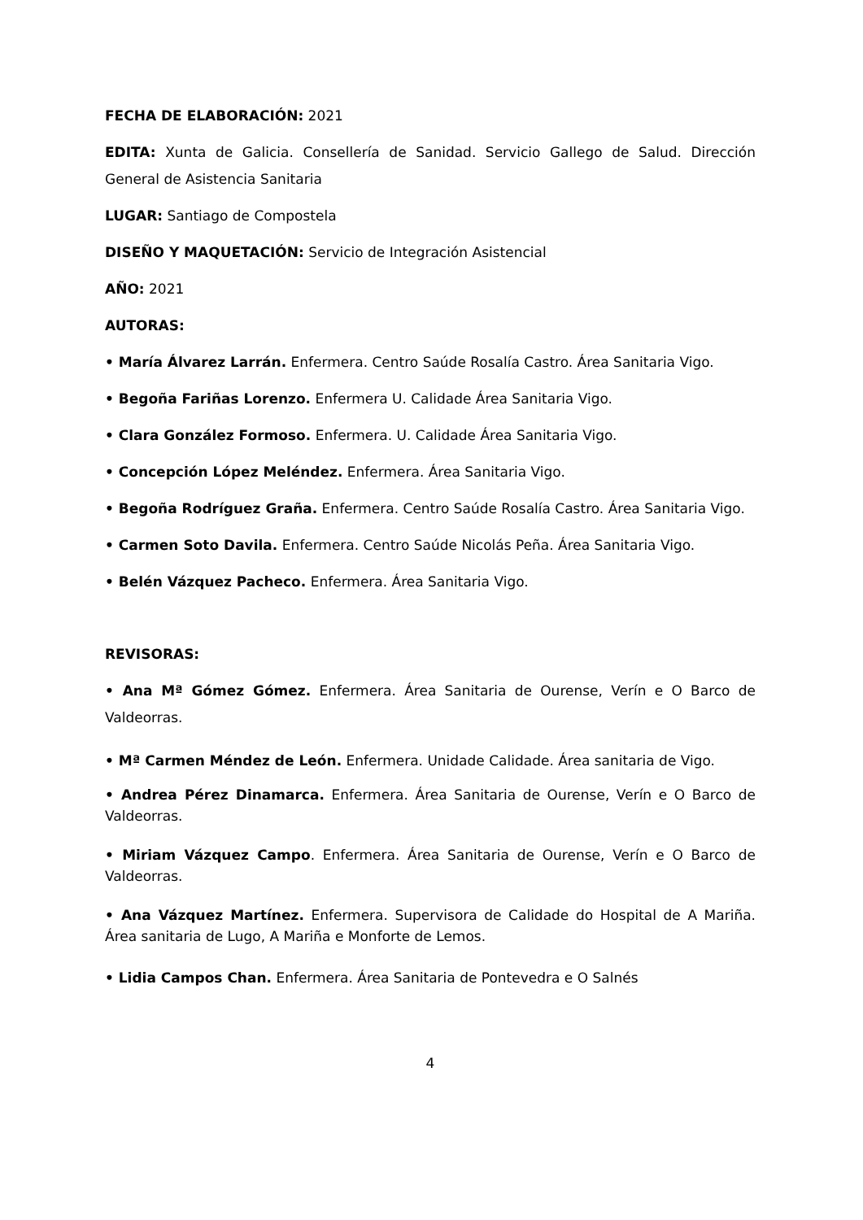FECHA DE ELABORACIÓN: 2021
EDITA: Xunta de Galicia. Consellería de Sanidad. Servicio Gallego de Salud. Dirección General de Asistencia Sanitaria
LUGAR: Santiago de Compostela
DISEÑO Y MAQUETACIÓN: Servicio de Integración Asistencial
AÑO: 2021
AUTORAS:
• María Álvarez Larrán. Enfermera. Centro Saúde Rosalía Castro. Área Sanitaria Vigo.
• Begoña Fariñas Lorenzo. Enfermera U. Calidade Área Sanitaria Vigo.
• Clara González Formoso. Enfermera. U. Calidade Área Sanitaria Vigo.
• Concepción López Meléndez. Enfermera. Área Sanitaria Vigo.
• Begoña Rodríguez Graña. Enfermera. Centro Saúde Rosalía Castro. Área Sanitaria Vigo.
• Carmen Soto Davila. Enfermera. Centro Saúde Nicolás Peña. Área Sanitaria Vigo.
• Belén Vázquez Pacheco. Enfermera. Área Sanitaria Vigo.
REVISORAS:
• Ana Mª Gómez Gómez. Enfermera. Área Sanitaria de Ourense, Verín e O Barco de Valdeorras.
• Mª Carmen Méndez de León. Enfermera. Unidade Calidade. Área sanitaria de Vigo.
• Andrea Pérez Dinamarca. Enfermera. Área Sanitaria de Ourense, Verín e O Barco de Valdeorras.
• Miriam Vázquez Campo. Enfermera. Área Sanitaria de Ourense, Verín e O Barco de Valdeorras.
• Ana Vázquez Martínez. Enfermera. Supervisora de Calidade do Hospital de A Mariña. Área sanitaria de Lugo, A Mariña e Monforte de Lemos.
• Lidia Campos Chan. Enfermera. Área Sanitaria de Pontevedra e O Salnés
4